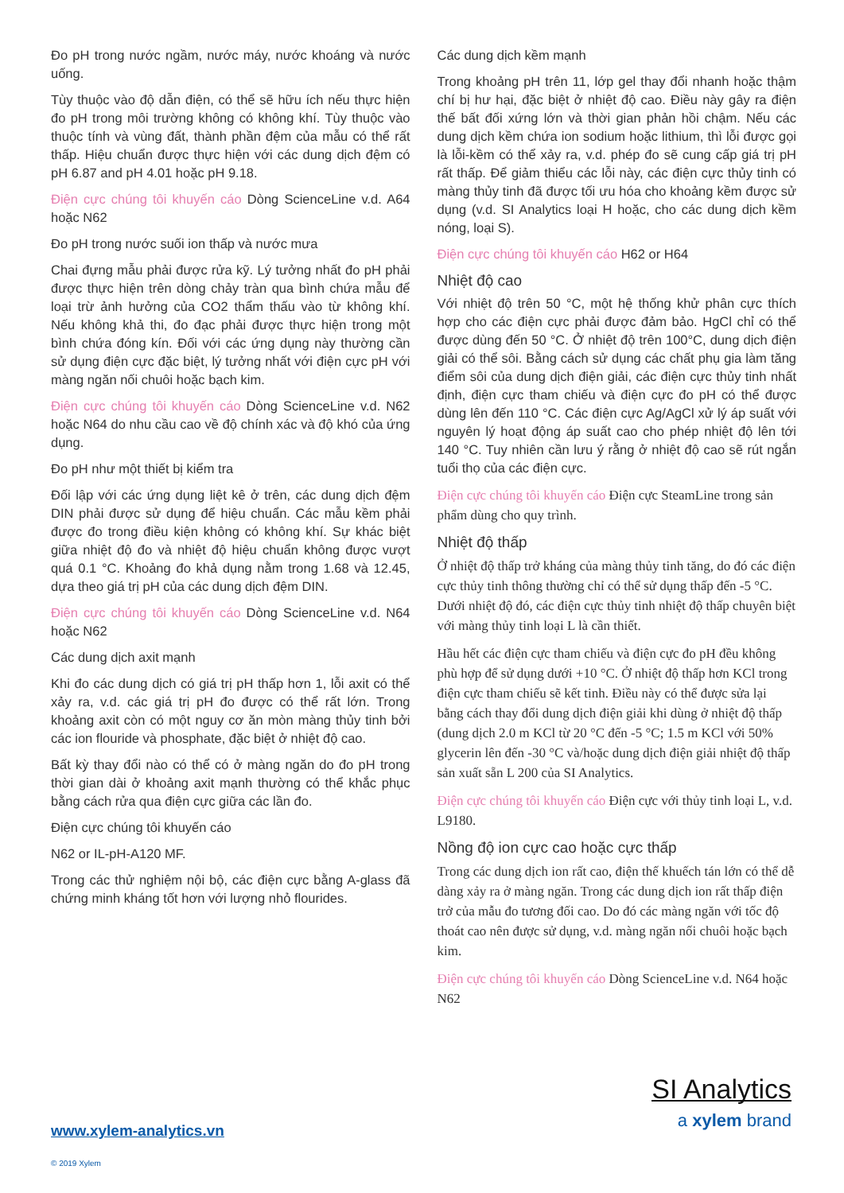Đo pH trong nước ngầm, nước máy, nước khoáng và nước uống.
Tùy thuộc vào độ dẫn điện, có thể sẽ hữu ích nếu thực hiện đo pH trong môi trường không có không khí. Tùy thuộc vào thuộc tính và vùng đất, thành phần đệm của mẫu có thể rất thấp. Hiệu chuẩn được thực hiện với các dung dịch đệm có pH 6.87 and pH 4.01 hoặc pH 9.18.
Điện cực chúng tôi khuyến cáo Dòng ScienceLine v.d. A64 hoặc N62
Đo pH trong nước suối ion thấp và nước mưa
Chai đựng mẫu phải được rửa kỹ. Lý tưởng nhất đo pH phải được thực hiện trên dòng chảy tràn qua bình chứa mẫu để loại trừ ảnh hưởng của CO2 thẩm thấu vào từ không khí. Nếu không khả thi, đo đạc phải được thực hiện trong một bình chứa đóng kín. Đối với các ứng dụng này thường cần sử dụng điện cực đặc biệt, lý tưởng nhất với điện cực pH với màng ngăn nối chuôi hoặc bạch kim.
Điện cực chúng tôi khuyến cáo Dòng ScienceLine v.d. N62 hoặc N64 do nhu cầu cao về độ chính xác và độ khó của ứng dụng.
Đo pH như một thiết bị kiểm tra
Đối lập với các ứng dụng liệt kê ở trên, các dung dịch đệm DIN phải được sử dụng để hiệu chuẩn. Các mẫu kềm phải được đo trong điều kiện không có không khí. Sự khác biệt giữa nhiệt độ đo và nhiệt độ hiệu chuẩn không được vượt quá 0.1 °C. Khoảng đo khả dụng nằm trong 1.68 và 12.45, dựa theo giá trị pH của các dung dịch đệm DIN.
Điện cực chúng tôi khuyến cáo Dòng ScienceLine v.d. N64 hoặc N62
Các dung dịch axit mạnh
Khi đo các dung dịch có giá trị pH thấp hơn 1, lỗi axit có thể xảy ra, v.d. các giá trị pH đo được có thể rất lớn. Trong khoảng axit còn có một nguy cơ ăn mòn màng thủy tinh bởi các ion flouride và phosphate, đặc biệt ở nhiệt độ cao.
Bất kỳ thay đổi nào có thể có ở màng ngăn do đo pH trong thời gian dài ở khoảng axit mạnh thường có thể khắc phục bằng cách rửa qua điện cực giữa các lần đo.
Điện cực chúng tôi khuyến cáo
N62 or IL-pH-A120 MF.
Trong các thử nghiệm nội bộ, các điện cực bằng A-glass đã chứng minh kháng tốt hơn với lượng nhỏ flourides.
Các dung dịch kềm mạnh
Trong khoảng pH trên 11, lớp gel thay đổi nhanh hoặc thậm chí bị hư hại, đặc biệt ở nhiệt độ cao. Điều này gây ra điện thế bất đối xứng lớn và thời gian phản hồi chậm. Nếu các dung dịch kềm chứa ion sodium hoặc lithium, thì lỗi được gọi là lỗi-kềm có thể xảy ra, v.d. phép đo sẽ cung cấp giá trị pH rất thấp. Để giảm thiểu các lỗi này, các điện cực thủy tinh có màng thủy tinh đã được tối ưu hóa cho khoảng kềm được sử dụng (v.d. SI Analytics loại H hoặc, cho các dung dịch kềm nóng, loại S).
Điện cực chúng tôi khuyến cáo H62 or H64
Nhiệt độ cao
Với nhiệt độ trên 50 °C, một hệ thống khử phân cực thích hợp cho các điện cực phải được đảm bảo. HgCl chỉ có thể được dùng đến 50 °C. Ở nhiệt độ trên 100°C, dung dịch điện giải có thể sôi. Bằng cách sử dụng các chất phụ gia làm tăng điểm sôi của dung dịch điện giải, các điện cực thủy tinh nhất định, điện cực tham chiếu và điện cực đo pH có thể được dùng lên đến 110 °C. Các điện cực Ag/AgCl xử lý áp suất với nguyên lý hoạt động áp suất cao cho phép nhiệt độ lên tới 140 °C. Tuy nhiên cần lưu ý rằng ở nhiệt độ cao sẽ rút ngắn tuổi thọ của các điện cực.
Điện cực chúng tôi khuyến cáo Điện cực SteamLine trong sản phẩm dùng cho quy trình.
Nhiệt độ thấp
Ở nhiệt độ thấp trở kháng của màng thủy tinh tăng, do đó các điện cực thủy tinh thông thường chỉ có thể sử dụng thấp đến -5 °C. Dưới nhiệt độ đó, các điện cực thủy tinh nhiệt độ thấp chuyên biệt với màng thủy tinh loại L là cần thiết.
Hầu hết các điện cực tham chiếu và điện cực đo pH đều không phù hợp để sử dụng dưới +10 °C. Ở nhiệt độ thấp hơn KCl trong điện cực tham chiếu sẽ kết tinh. Điều này có thể được sửa lại bằng cách thay đổi dung dịch điện giải khi dùng ở nhiệt độ thấp (dung dịch 2.0 m KCl từ 20 °C đến -5 °C; 1.5 m KCl với 50% glycerin lên đến -30 °C và/hoặc dung dịch điện giải nhiệt độ thấp sản xuất sẵn L 200 của SI Analytics.
Điện cực chúng tôi khuyến cáo Điện cực với thủy tinh loại L, v.d. L9180.
Nồng độ ion cực cao hoặc cực thấp
Trong các dung dịch ion rất cao, điện thế khuếch tán lớn có thể dễ dàng xảy ra ở màng ngăn. Trong các dung dịch ion rất thấp điện trở của mẫu đo tương đối cao. Do đó các màng ngăn với tốc độ thoát cao nên được sử dụng, v.d. màng ngăn nối chuôi hoặc bạch kim.
Điện cực chúng tôi khuyến cáo Dòng ScienceLine v.d. N64 hoặc N62
SI Analytics
a xylem brand
www.xylem-analytics.vn
© 2019 Xylem